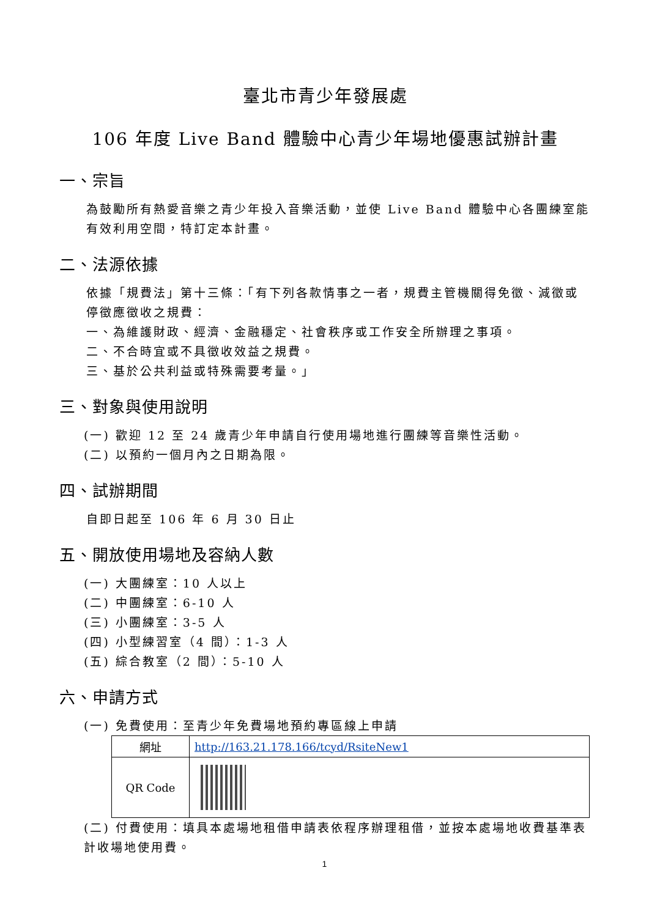臺北市青少年發展處
106 年度 Live Band 體驗中心青少年場地優惠試辦計畫
一、宗旨
為鼓勵所有熱愛音樂之青少年投入音樂活動，並使 Live Band 體驗中心各團練室能有效利用空間，特訂定本計畫。
二、法源依據
依據「規費法」第十三條：「有下列各款情事之一者，規費主管機關得免徵、減徵或停徵應徵收之規費：
一、為維護財政、經濟、金融穩定、社會秩序或工作安全所辦理之事項。
二、不合時宜或不具徵收效益之規費。
三、基於公共利益或特殊需要考量。」
三、對象與使用說明
(一) 歡迎 12 至 24 歲青少年申請自行使用場地進行團練等音樂性活動。
(二) 以預約一個月內之日期為限。
四、試辦期間
自即日起至 106 年 6 月 30 日止
五、開放使用場地及容納人數
(一) 大團練室：10 人以上
(二) 中團練室：6-10 人
(三) 小團練室：3-5 人
(四) 小型練習室（4 間）：1-3 人
(五) 綜合教室（2 間）：5-10 人
六、申請方式
(一) 免費使用：至青少年免費場地預約專區線上申請
| 網址 | http://163.21.178.166/tcyd/RsiteNew1 |
| QR Code | |
(二) 付費使用：填具本處場地租借申請表依程序辦理租借，並按本處場地收費基準表計收場地使用費。
1